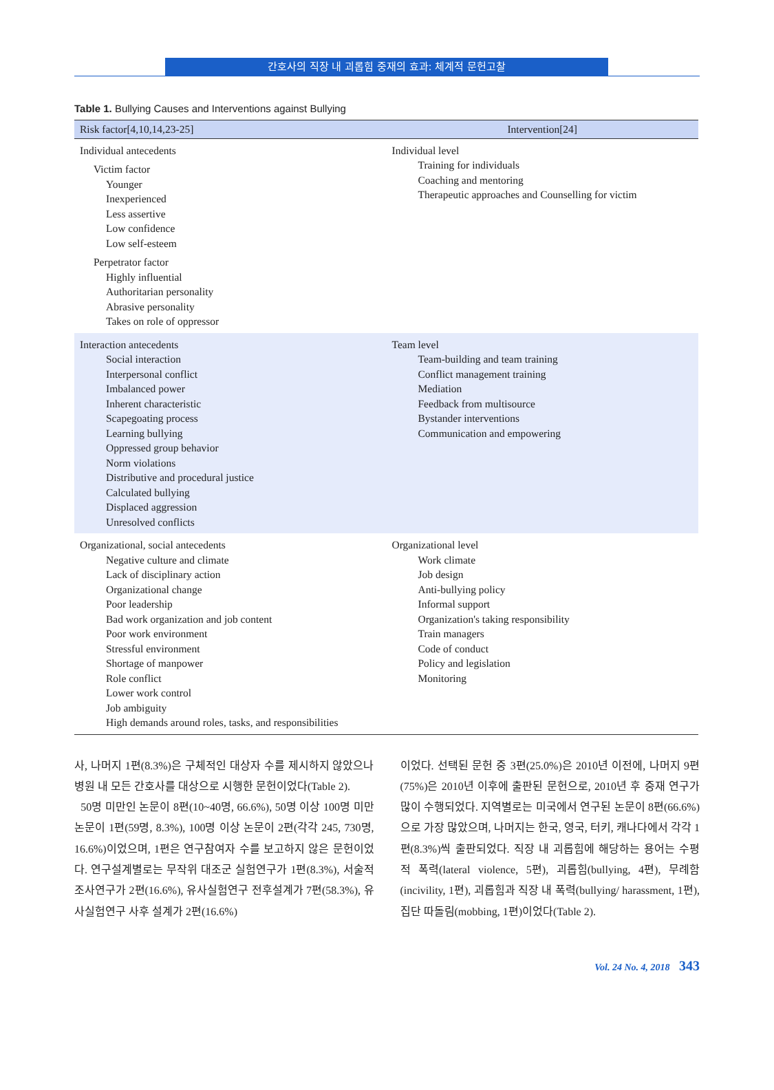간호사의 직장 내 괴롭힘 중재의 효과: 체계적 문헌고찰
Table 1. Bullying Causes and Interventions against Bullying
| Risk factor[4,10,14,23-25] | Intervention[24] |
| --- | --- |
| Individual antecedents Victim factor Younger Inexperienced Less assertive Low confidence Low self-esteem Perpetrator factor Highly influential Authoritarian personality Abrasive personality Takes on role of oppressor | Individual level Training for individuals Coaching and mentoring Therapeutic approaches and Counselling for victim |
| Interaction antecedents Social interaction Interpersonal conflict Imbalanced power Inherent characteristic Scapegoating process Learning bullying Oppressed group behavior Norm violations Distributive and procedural justice Calculated bullying Displaced aggression Unresolved conflicts | Team level Team-building and team training Conflict management training Mediation Feedback from multisource Bystander interventions Communication and empowering |
| Organizational, social antecedents Negative culture and climate Lack of disciplinary action Organizational change Poor leadership Bad work organization and job content Poor work environment Stressful environment Shortage of manpower Role conflict Lower work control Job ambiguity High demands around roles, tasks, and responsibilities | Organizational level Work climate Job design Anti-bullying policy Informal support Organization's taking responsibility Train managers Code of conduct Policy and legislation Monitoring |
사, 나머지 1편(8.3%)은 구체적인 대상자 수를 제시하지 않았으나 병원 내 모든 간호사를 대상으로 시행한 문헌이었다(Table 2).
50명 미만인 논문이 8편(10~40명, 66.6%), 50명 이상 100명 미만 논문이 1편(59명, 8.3%), 100명 이상 논문이 2편(각각 245, 730명, 16.6%)이었으며, 1편은 연구참여자 수를 보고하지 않은 문헌이었다. 연구설계별로는 무작위 대조군 실험연구가 1편(8.3%), 서술적 조사연구가 2편(16.6%), 유사실험연구 전후설계가 7편(58.3%), 유사실험연구 사후 설계가 2편(16.6%)
이었다. 선택된 문헌 중 3편(25.0%)은 2010년 이전에, 나머지 9편(75%)은 2010년 이후에 출판된 문헌으로, 2010년 후 중재 연구가 많이 수행되었다. 지역별로는 미국에서 연구된 논문이 8편(66.6%)으로 가장 많았으며, 나머지는 한국, 영국, 터키, 캐나다에서 각각 1편(8.3%)씩 출판되었다. 직장 내 괴롭힘에 해당하는 용어는 수평적 폭력(lateral violence, 5편), 괴롭힘(bullying, 4편), 무례함(incivility, 1편), 괴롭힘과 직장 내 폭력(bullying/ harassment, 1편), 집단 따돌림(mobbing, 1편)이었다(Table 2).
Vol. 24 No. 4, 2018 343